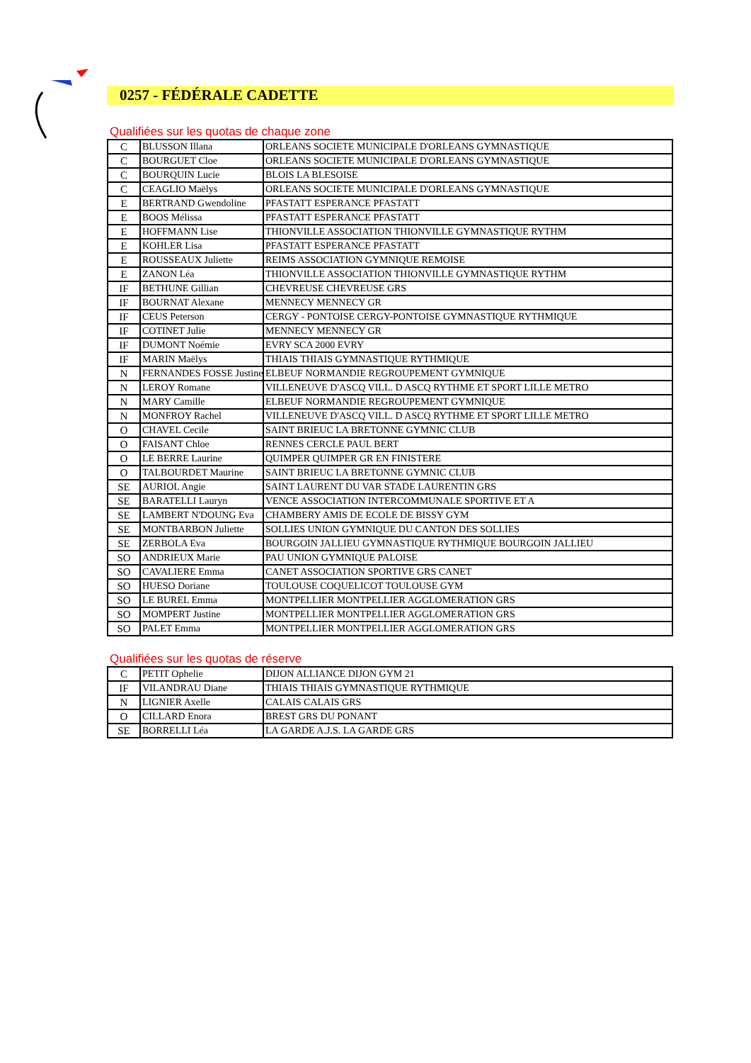0257 - FÉDÉRALE CADETTE
Qualifiées sur les quotas de chaque zone
| C | BLUSSON Illana | ORLEANS SOCIETE MUNICIPALE D'ORLEANS GYMNASTIQUE |
| C | BOURGUET Cloe | ORLEANS SOCIETE MUNICIPALE D'ORLEANS GYMNASTIQUE |
| C | BOURQUIN Lucie | BLOIS LA BLESOISE |
| C | CEAGLIO Maëlys | ORLEANS SOCIETE MUNICIPALE D'ORLEANS GYMNASTIQUE |
| E | BERTRAND Gwendoline | PFASTATT ESPERANCE PFASTATT |
| E | BOOS Mélissa | PFASTATT ESPERANCE PFASTATT |
| E | HOFFMANN Lise | THIONVILLE ASSOCIATION THIONVILLE GYMNASTIQUE RYTHM |
| E | KOHLER Lisa | PFASTATT ESPERANCE PFASTATT |
| E | ROUSSEAUX Juliette | REIMS ASSOCIATION GYMNIQUE REMOISE |
| E | ZANON Léa | THIONVILLE ASSOCIATION THIONVILLE GYMNASTIQUE RYTHM |
| IF | BETHUNE Gillian | CHEVREUSE CHEVREUSE GRS |
| IF | BOURNAT Alexane | MENNECY MENNECY GR |
| IF | CEUS Peterson | CERGY - PONTOISE CERGY-PONTOISE GYMNASTIQUE RYTHMIQUE |
| IF | COTINET Julie | MENNECY MENNECY GR |
| IF | DUMONT Noémie | EVRY SCA 2000 EVRY |
| IF | MARIN Maëlys | THIAIS THIAIS GYMNASTIQUE RYTHMIQUE |
| N | FERNANDES FOSSE Justine | ELBEUF NORMANDIE REGROUPEMENT GYMNIQUE |
| N | LEROY Romane | VILLENEUVE D'ASCQ VILL. D ASCQ RYTHME ET SPORT LILLE METRO |
| N | MARY Camille | ELBEUF NORMANDIE REGROUPEMENT GYMNIQUE |
| N | MONFROY Rachel | VILLENEUVE D'ASCQ VILL. D ASCQ RYTHME ET SPORT LILLE METRO |
| O | CHAVEL Cecile | SAINT BRIEUC LA BRETONNE GYMNIC CLUB |
| O | FAISANT Chloe | RENNES CERCLE PAUL BERT |
| O | LE BERRE Laurine | QUIMPER QUIMPER GR EN FINISTERE |
| O | TALBOURDET Maurine | SAINT BRIEUC LA BRETONNE GYMNIC CLUB |
| SE | AURIOL Angie | SAINT LAURENT DU VAR STADE LAURENTIN GRS |
| SE | BARATELLI Lauryn | VENCE ASSOCIATION INTERCOMMUNALE SPORTIVE ET A |
| SE | LAMBERT N'DOUNG Eva | CHAMBERY AMIS DE ECOLE DE BISSY GYM |
| SE | MONTBARBON Juliette | SOLLIES UNION GYMNIQUE DU CANTON DES SOLLIES |
| SE | ZERBOLA Eva | BOURGOIN JALLIEU GYMNASTIQUE RYTHMIQUE BOURGOIN JALLIEU |
| SO | ANDRIEUX Marie | PAU UNION GYMNIQUE PALOISE |
| SO | CAVALIERE Emma | CANET ASSOCIATION SPORTIVE GRS CANET |
| SO | HUESO Doriane | TOULOUSE COQUELICOT TOULOUSE GYM |
| SO | LE BUREL Emma | MONTPELLIER MONTPELLIER AGGLOMERATION GRS |
| SO | MOMPERT Justine | MONTPELLIER MONTPELLIER AGGLOMERATION GRS |
| SO | PALET Emma | MONTPELLIER MONTPELLIER AGGLOMERATION GRS |
Qualifiées sur les quotas de réserve
| C | PETIT Ophelie | DIJON ALLIANCE DIJON GYM 21 |
| IF | VILANDRAU Diane | THIAIS THIAIS GYMNASTIQUE RYTHMIQUE |
| N | LIGNIER Axelle | CALAIS CALAIS GRS |
| O | CILLARD Enora | BREST GRS DU PONANT |
| SE | BORRELLI Léa | LA GARDE A.J.S. LA GARDE GRS |